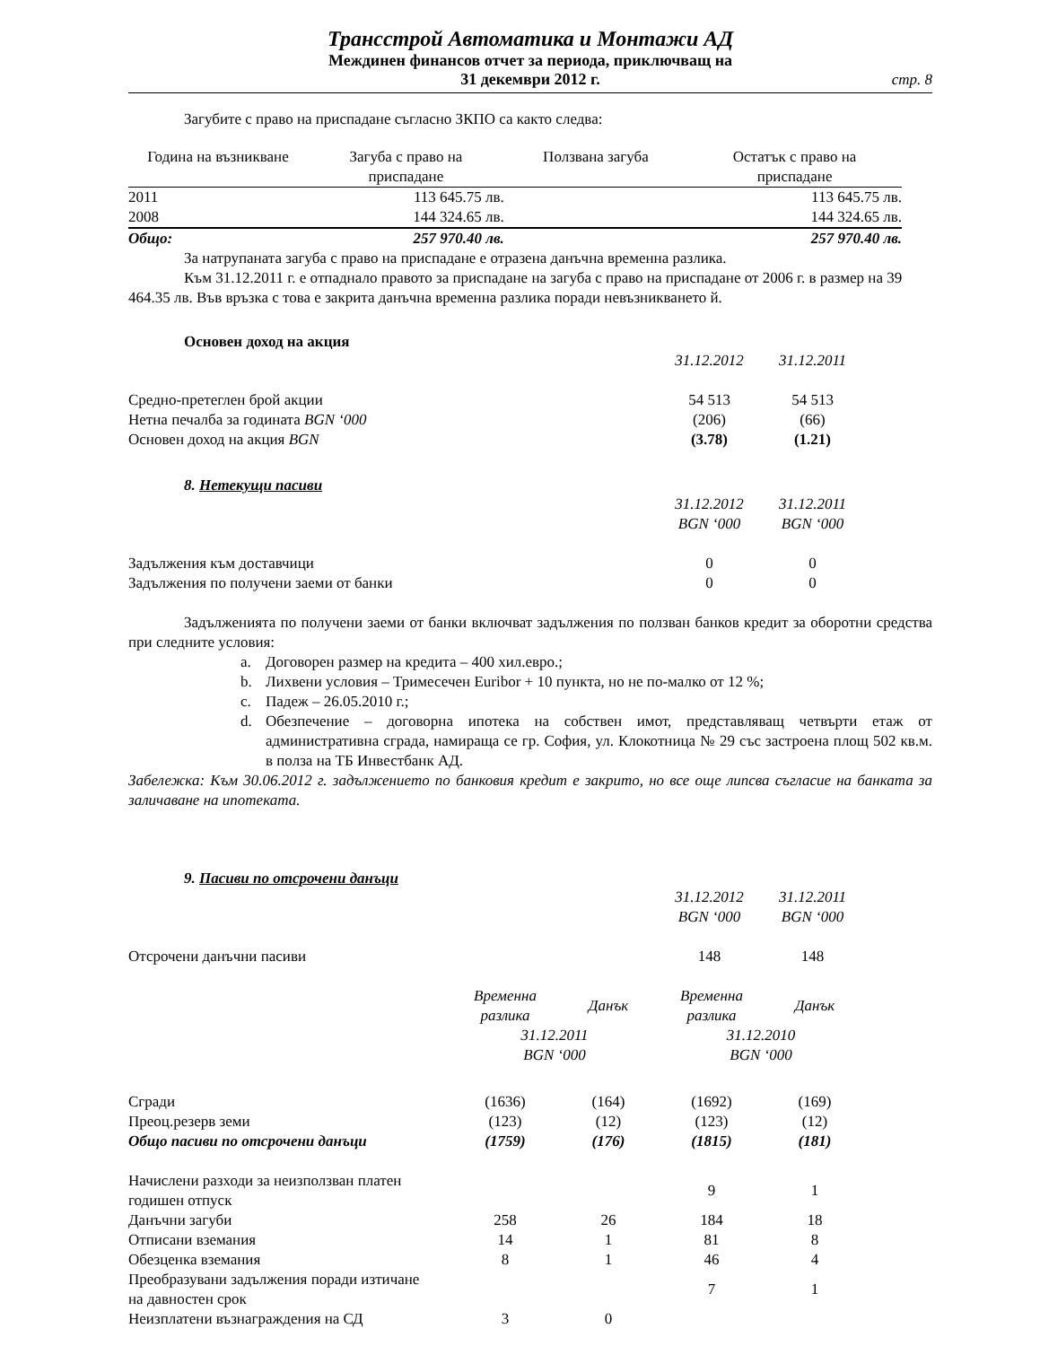Трансстрой Автоматика и Монтажи АД
Междинен финансов отчет за периода, приключващ на
31 декември 2012 г.
стр. 8
Загубите с право на приспадане съгласно ЗКПО са както следва:
| Година на възникване | Загуба с право на приспадане | Ползвана загуба | Остатък с право на приспадане |
| --- | --- | --- | --- |
| 2011 | 113 645.75 лв. | | 113 645.75 лв. |
| 2008 | 144 324.65 лв. | | 144 324.65 лв. |
| Общо: | 257 970.40 лв. | | 257 970.40 лв. |
За натрупаната загуба с право на приспадане е отразена данъчна временна разлика.
Към 31.12.2011 г. е отпаднало правото за приспадане на загуба с право на приспадане от 2006 г. в размер на 39 464.35 лв. Във връзка с това е закрита данъчна временна разлика поради невъзникването й.
Основен доход на акция
| | 31.12.2012 | 31.12.2011 |
| Средно-претеглен брой акции | 54 513 | 54 513 |
| Нетна печалба за годината BGN ‘000 | (206) | (66) |
| Основен доход на акция BGN | (3.78) | (1.21) |
8. Нетекущи пасиви
| | 31.12.2012 BGN ‘000 | 31.12.2011 BGN ‘000 |
| Задължения към доставчици | 0 | 0 |
| Задължения по получени заеми от банки | 0 | 0 |
Задълженията по получени заеми от банки включват задължения по ползван банков кредит за оборотни средства при следните условия:
a. Договорен размер на кредита – 400 хил.евро.;
b. Лихвени условия – Тримесечен Euribor + 10 пункта, но не по-малко от 12 %;
c. Падеж – 26.05.2010 г.;
d. Обезпечение – договорна ипотека на собствен имот, представляващ четвърти етаж от административна сграда, намираща се гр. София, ул. Клокотница № 29 със застроена площ 502 кв.м. в полза на ТБ Инвестбанк АД.
Забележка: Към 30.06.2012 г. задължението по банковия кредит е закрито, но все още липсва съгласие на банката за заличаване на ипотеката.
9. Пасиви по отсрочени данъци
| | 31.12.2012 BGN ‘000 | 31.12.2011 BGN ‘000 |
| Отсрочени данъчни пасиви | 148 | 148 |
| | Временна разлика | Данък | Временна разлика | Данък |
| | 31.12.2011 BGN ‘000 | | 31.12.2010 BGN ‘000 | |
| Сгради | (1636) | (164) | (1692) | (169) |
| Преоц.резерв земи | (123) | (12) | (123) | (12) |
| Общо пасиви по отсрочени данъци | (1759) | (176) | (1815) | (181) |
| Начислени разходи за неизползван платен годишен отпуск | | | 9 | 1 |
| Данъчни загуби | 258 | 26 | 184 | 18 |
| Отписани вземания | 14 | 1 | 81 | 8 |
| Обезценка вземания | 8 | 1 | 46 | 4 |
| Преобразувани задължения поради изтичане на давностен срок | | | 7 | 1 |
| Неизплатени възнаграждения на СД | 3 | 0 | | |